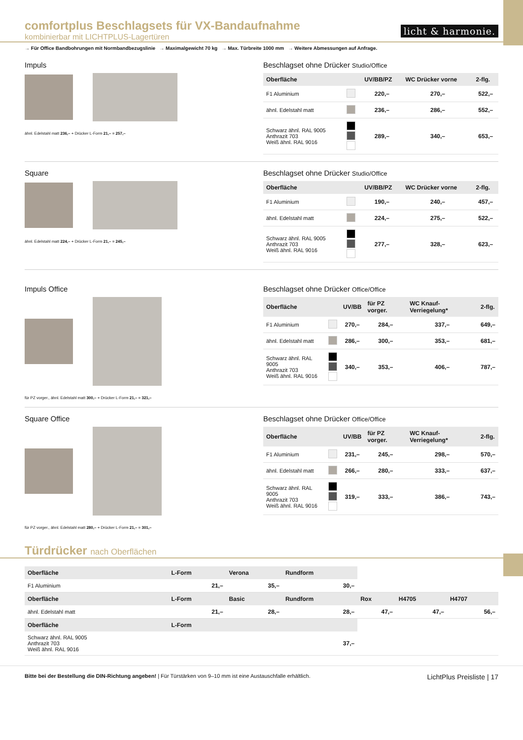comfortplus Beschlagsets für VX-Bandaufnahme
kombinierbar mit LICHTPLUS-Lagertüren
licht & harmonie.
→ Für Office Bandbohrungen mit Normbandbezugslinie → Maximalgewicht 70 kg → Max. Türbreite 1000 mm → Weitere Abmessungen auf Anfrage.
Impuls
ähnl. Edelstahl matt 236,– + Drücker L-Form 21,– = 257,–
Beschlagset ohne Drücker Studio/Office
| Oberfläche | | UV/BB/PZ | WC Drücker vorne | 2-flg. |
| --- | --- | --- | --- | --- |
| F1 Aluminium | | 220,– | 270,– | 522,– |
| ähnl. Edelstahl matt | | 236,– | 286,– | 552,– |
| Schwarz ähnl. RAL 9005 Anthrazit 703 Weiß ähnl. RAL 9016 | | 289,– | 340,– | 653,– |
Square
ähnl. Edelstahl matt 224,– + Drücker L-Form 21,– = 245,–
Beschlagset ohne Drücker Studio/Office
| Oberfläche | | UV/BB/PZ | WC Drücker vorne | 2-flg. |
| --- | --- | --- | --- | --- |
| F1 Aluminium | | 190,– | 240,– | 457,– |
| ähnl. Edelstahl matt | | 224,– | 275,– | 522,– |
| Schwarz ähnl. RAL 9005 Anthrazit 703 Weiß ähnl. RAL 9016 | | 277,– | 328,– | 623,– |
Impuls Office
für PZ vorger., ähnl. Edelstahl matt 300,– + Drücker L-Form 21,– = 321,–
Beschlagset ohne Drücker Office/Office
| Oberfläche | | UV/BB | für PZ vorger. | WC Knauf-Verriegelung* | 2-flg. |
| --- | --- | --- | --- | --- | --- |
| F1 Aluminium | | 270,– | 284,– | 337,– | 649,– |
| ähnl. Edelstahl matt | | 286,– | 300,– | 353,– | 681,– |
| Schwarz ähnl. RAL 9005 Anthrazit 703 Weiß ähnl. RAL 9016 | | 340,– | 353,– | 406,– | 787,– |
Square Office
für PZ vorger., ähnl. Edelstahl matt 280,– + Drücker L-Form 21,– = 301,–
Beschlagset ohne Drücker Office/Office
| Oberfläche | | UV/BB | für PZ vorger. | WC Knauf-Verriegelung* | 2-flg. |
| --- | --- | --- | --- | --- | --- |
| F1 Aluminium | | 231,– | 245,– | 298,– | 570,– |
| ähnl. Edelstahl matt | | 266,– | 280,– | 333,– | 637,– |
| Schwarz ähnl. RAL 9005 Anthrazit 703 Weiß ähnl. RAL 9016 | | 319,– | 333,– | 386,– | 743,– |
Türdrücker nach Oberflächen
| Oberfläche | L-Form | Verona | Rundform | | | |
| --- | --- | --- | --- | --- | --- | --- |
| F1 Aluminium | 21,– | 35,– | 30,– | | | |
| Oberfläche | L-Form | Basic | Rundform | Rox | H4705 | H4707 |
| ähnl. Edelstahl matt | 21,– | 28,– | 28,– | 47,– | 47,– | 56,– |
| Oberfläche | L-Form | | | | | |
| Schwarz ähnl. RAL 9005 Anthrazit 703 Weiß ähnl. RAL 9016 | | | 37,– | | | |
Bitte bei der Bestellung die DIN-Richtung angeben! | Für Türstärken von 9–10 mm ist eine Austauschfalle erhältlich.
LichtPlus Preisliste | 17